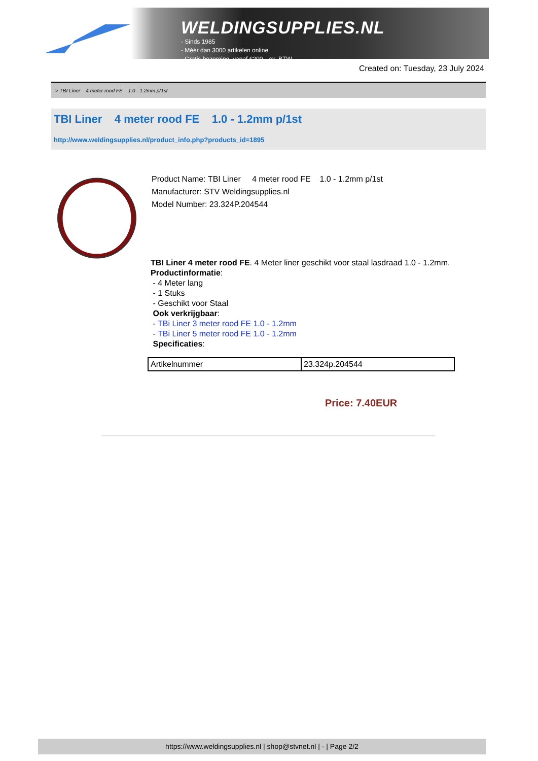WELDINGSUPPLIES.NL
- Sinds 1985
- Méér dan 3000 artikelen online
- Gratis bezorging, vanaf €200,--ex. BTW
Created on: Tuesday, 23 July 2024
> TBI Liner 4 meter rood FE 1.0 - 1.2mm p/1st
TBI Liner 4 meter rood FE 1.0 - 1.2mm p/1st
http://www.weldingsupplies.nl/product_info.php?products_id=1895
Product Name: TBI Liner 4 meter rood FE 1.0 - 1.2mm p/1st
Manufacturer: STV Weldingsupplies.nl
Model Number: 23.324P.204544
TBI Liner 4 meter rood FE. 4 Meter liner geschikt voor staal lasdraad 1.0 - 1.2mm.
Productinformatie:
- 4 Meter lang
- 1 Stuks
- Geschikt voor Staal
Ook verkrijgbaar:
- TBi Liner 3 meter rood FE 1.0 - 1.2mm
- TBi Liner 5 meter rood FE 1.0 - 1.2mm
Specificaties:
| Artikelnummer | 23.324p.204544 |
Price: 7.40EUR
https://www.weldingsupplies.nl | shop@stvnet.nl | - | Page 2/2